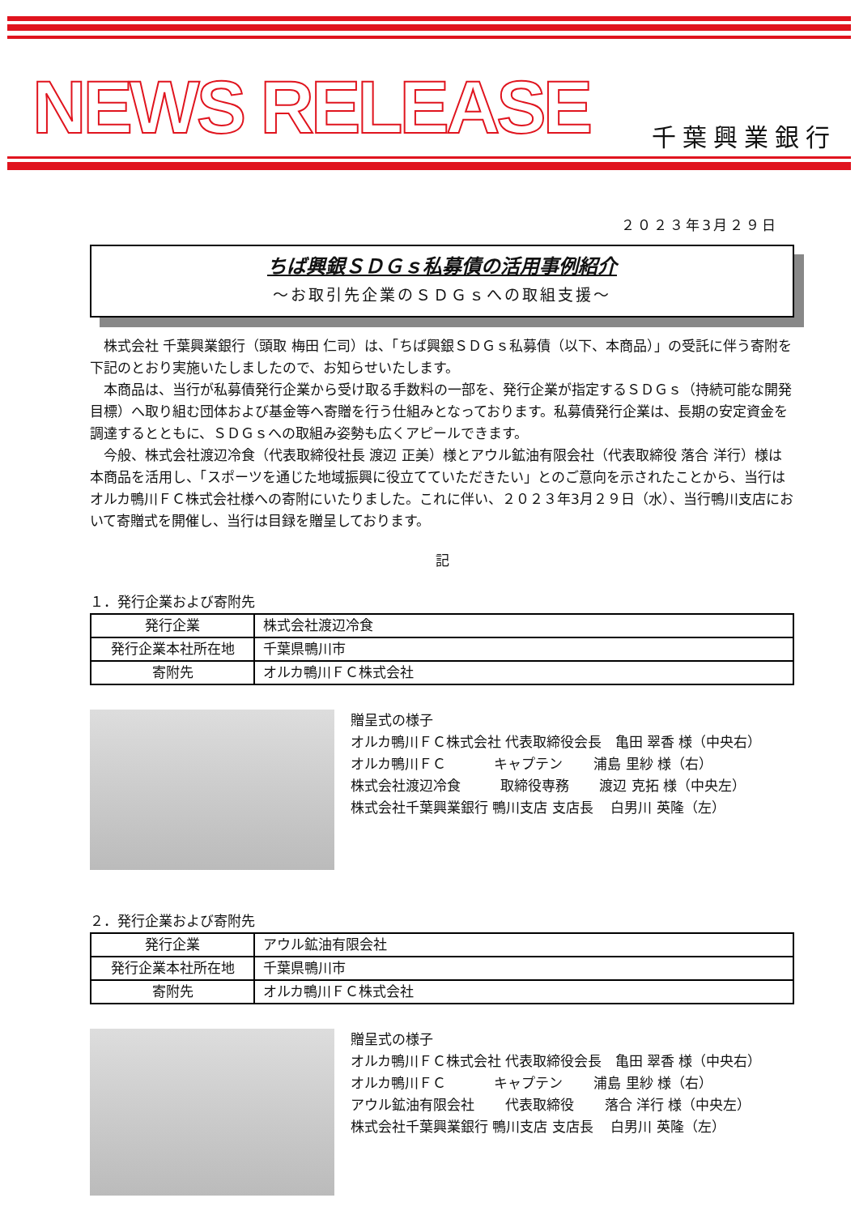NEWS RELEASE 千葉興業銀行
２０２３年3月２９日
ちば興銀ＳＤＧｓ私募債の活用事例紹介
～お取引先企業のＳＤＧｓへの取組支援～
株式会社 千葉興業銀行（頭取 梅田 仁司）は、「ちば興銀ＳＤＧｓ私募債（以下、本商品）」の受託に伴う寄附を下記のとおり実施いたしましたので、お知らせいたします。
本商品は、当行が私募債発行企業から受け取る手数料の一部を、発行企業が指定するＳＤＧｓ（持続可能な開発目標）へ取り組む団体および基金等へ寄贈を行う仕組みとなっております。私募債発行企業は、長期の安定資金を調達するとともに、ＳＤＧｓへの取組み姿勢も広くアピールできます。
今般、株式会社渡辺冷食（代表取締役社長 渡辺 正美）様とアウル鉱油有限会社（代表取締役 落合 洋行）様は本商品を活用し、「スポーツを通じた地域振興に役立てていただきたい」とのご意向を示されたことから、当行はオルカ鴨川ＦＣ株式会社様への寄附にいたりました。これに伴い、２０２３年3月２９日（水）、当行鴨川支店において寄贈式を開催し、当行は目録を贈呈しております。
記
１．発行企業および寄附先
| 発行企業 | 株式会社渡辺冷食 |
| 発行企業本社所在地 | 千葉県鴨川市 |
| 寄附先 | オルカ鴨川ＦＣ株式会社 |
贈呈式の様子
オルカ鴨川ＦＣ株式会社 代表取締役会長 亀田 翠香 様（中央右）
オルカ鴨川ＦＣ キャプテン 浦島 里紗 様（右）
株式会社渡辺冷食 取締役専務 渡辺 克拓 様（中央左）
株式会社千葉興業銀行 鴨川支店 支店長 白男川 英隆（左）
２．発行企業および寄附先
| 発行企業 | アウル鉱油有限会社 |
| 発行企業本社所在地 | 千葉県鴨川市 |
| 寄附先 | オルカ鴨川ＦＣ株式会社 |
贈呈式の様子
オルカ鴨川ＦＣ株式会社 代表取締役会長 亀田 翠香 様（中央右）
オルカ鴨川ＦＣ キャプテン 浦島 里紗 様（右）
アウル鉱油有限会社 代表取締役 落合 洋行 様（中央左）
株式会社千葉興業銀行 鴨川支店 支店長 白男川 英隆（左）